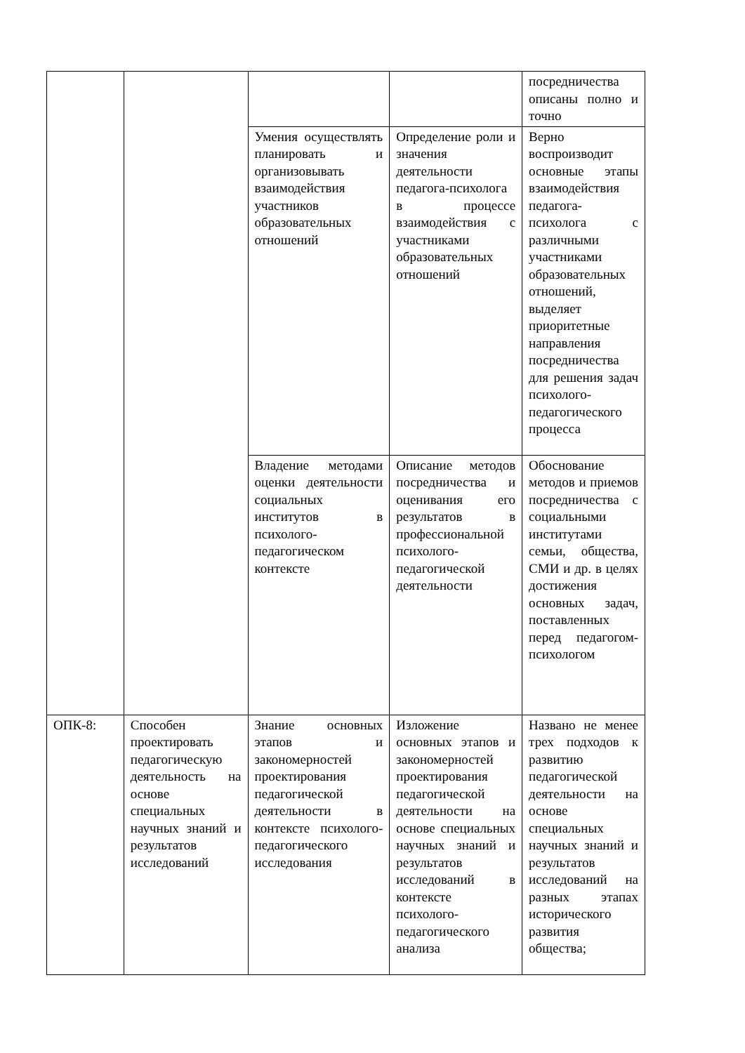| | | | | посредничества описаны полно и точно |
| | | Умения осуществлять планировать и организовывать взаимодействия участников образовательных отношений | Определение роли и значения деятельности педагога-психолога в процессе взаимодействия с участниками образовательных отношений | Верно воспроизводит основные этапы взаимодействия педагога-психолога с различными участниками образовательных отношений, выделяет приоритетные направления посредничества для решения задач психолого-педагогического процесса |
| | | Владение методами оценки деятельности социальных институтов в психолого-педагогическом контексте | Описание методов посредничества и оценивания его результатов в профессиональной психолого-педагогической деятельности | Обоснование методов и приемов посредничества с социальными институтами семьи, общества, СМИ и др. в целях достижения основных задач, поставленных перед педагогом-психологом |
| ОПК-8: | Способен проектировать педагогическую деятельность на основе специальных научных знаний и результатов исследований | Знание основных этапов и закономерностей проектирования педагогической деятельности в контексте психолого-педагогического исследования | Изложение основных этапов и закономерностей проектирования педагогической деятельности на основе специальных научных знаний и результатов исследований в контексте психолого-педагогического анализа | Названо не менее трех подходов к развитию педагогической деятельности на основе специальных научных знаний и результатов исследований на разных этапах исторического развития общества; |